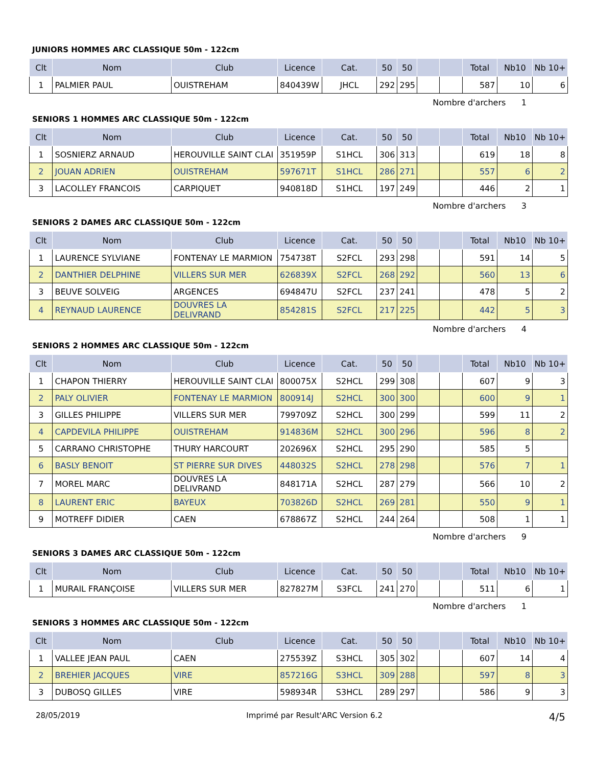JUNIORS HOMMES ARC CLASSIQUE 50m - 122cm
| Clt | Nom | Club | Licence | Cat. | 50 | 50 | | | Total | Nb10 | Nb 10+ |
| --- | --- | --- | --- | --- | --- | --- | --- | --- | --- | --- | --- |
| 1 | PALMIER PAUL | OUISTREHAM | 840439W | JHCL | 292 | 295 | | | 587 | 10 | 6 |
Nombre d'archers 1
SENIORS 1 HOMMES ARC CLASSIQUE 50m - 122cm
| Clt | Nom | Club | Licence | Cat. | 50 | 50 | | | Total | Nb10 | Nb 10+ |
| --- | --- | --- | --- | --- | --- | --- | --- | --- | --- | --- | --- |
| 1 | SOSNIERZ ARNAUD | HEROUVILLE SAINT CLAI | 351959P | S1HCL | 306 | 313 | | | 619 | 18 | 8 |
| 2 | JOUAN ADRIEN | OUISTREHAM | 597671T | S1HCL | 286 | 271 | | | 557 | 6 | 2 |
| 3 | LACOLLEY FRANCOIS | CARPIQUET | 940818D | S1HCL | 197 | 249 | | | 446 | 2 | 1 |
Nombre d'archers 3
SENIORS 2 DAMES ARC CLASSIQUE 50m - 122cm
| Clt | Nom | Club | Licence | Cat. | 50 | 50 | | | Total | Nb10 | Nb 10+ |
| --- | --- | --- | --- | --- | --- | --- | --- | --- | --- | --- | --- |
| 1 | LAURENCE SYLVIANE | FONTENAY LE MARMION | 754738T | S2FCL | 293 | 298 | | | 591 | 14 | 5 |
| 2 | DANTHIER DELPHINE | VILLERS SUR MER | 626839X | S2FCL | 268 | 292 | | | 560 | 13 | 6 |
| 3 | BEUVE SOLVEIG | ARGENCES | 694847U | S2FCL | 237 | 241 | | | 478 | 5 | 2 |
| 4 | REYNAUD LAURENCE | DOUVRES LA DELIVRAND | 854281S | S2FCL | 217 | 225 | | | 442 | 5 | 3 |
Nombre d'archers 4
SENIORS 2 HOMMES ARC CLASSIQUE 50m - 122cm
| Clt | Nom | Club | Licence | Cat. | 50 | 50 | | | Total | Nb10 | Nb 10+ |
| --- | --- | --- | --- | --- | --- | --- | --- | --- | --- | --- | --- |
| 1 | CHAPON THIERRY | HEROUVILLE SAINT CLAI | 800075X | S2HCL | 299 | 308 | | | 607 | 9 | 3 |
| 2 | PALY OLIVIER | FONTENAY LE MARMION | 800914J | S2HCL | 300 | 300 | | | 600 | 9 | 1 |
| 3 | GILLES PHILIPPE | VILLERS SUR MER | 799709Z | S2HCL | 300 | 299 | | | 599 | 11 | 2 |
| 4 | CAPDEVILA PHILIPPE | OUISTREHAM | 914836M | S2HCL | 300 | 296 | | | 596 | 8 | 2 |
| 5 | CARRANO CHRISTOPHE | THURY HARCOURT | 202696X | S2HCL | 295 | 290 | | | 585 | 5 | |
| 6 | BASLY BENOIT | ST PIERRE SUR DIVES | 448032S | S2HCL | 278 | 298 | | | 576 | 7 | 1 |
| 7 | MOREL MARC | DOUVRES LA DELIVRAND | 848171A | S2HCL | 287 | 279 | | | 566 | 10 | 2 |
| 8 | LAURENT ERIC | BAYEUX | 703826D | S2HCL | 269 | 281 | | | 550 | 9 | 1 |
| 9 | MOTREFF DIDIER | CAEN | 678867Z | S2HCL | 244 | 264 | | | 508 | 1 | 1 |
Nombre d'archers 9
SENIORS 3 DAMES ARC CLASSIQUE 50m - 122cm
| Clt | Nom | Club | Licence | Cat. | 50 | 50 | | | Total | Nb10 | Nb 10+ |
| --- | --- | --- | --- | --- | --- | --- | --- | --- | --- | --- | --- |
| 1 | MURAIL FRANÇOISE | VILLERS SUR MER | 827827M | S3FCL | 241 | 270 | | | 511 | 6 | 1 |
Nombre d'archers 1
SENIORS 3 HOMMES ARC CLASSIQUE 50m - 122cm
| Clt | Nom | Club | Licence | Cat. | 50 | 50 | | | Total | Nb10 | Nb 10+ |
| --- | --- | --- | --- | --- | --- | --- | --- | --- | --- | --- | --- |
| 1 | VALLEE JEAN PAUL | CAEN | 275539Z | S3HCL | 305 | 302 | | | 607 | 14 | 4 |
| 2 | BREHIER JACQUES | VIRE | 857216G | S3HCL | 309 | 288 | | | 597 | 8 | 3 |
| 3 | DUBOSQ GILLES | VIRE | 598934R | S3HCL | 289 | 297 | | | 586 | 9 | 3 |
28/05/2019 Imprimé par Result'ARC Version 6.2 4/5